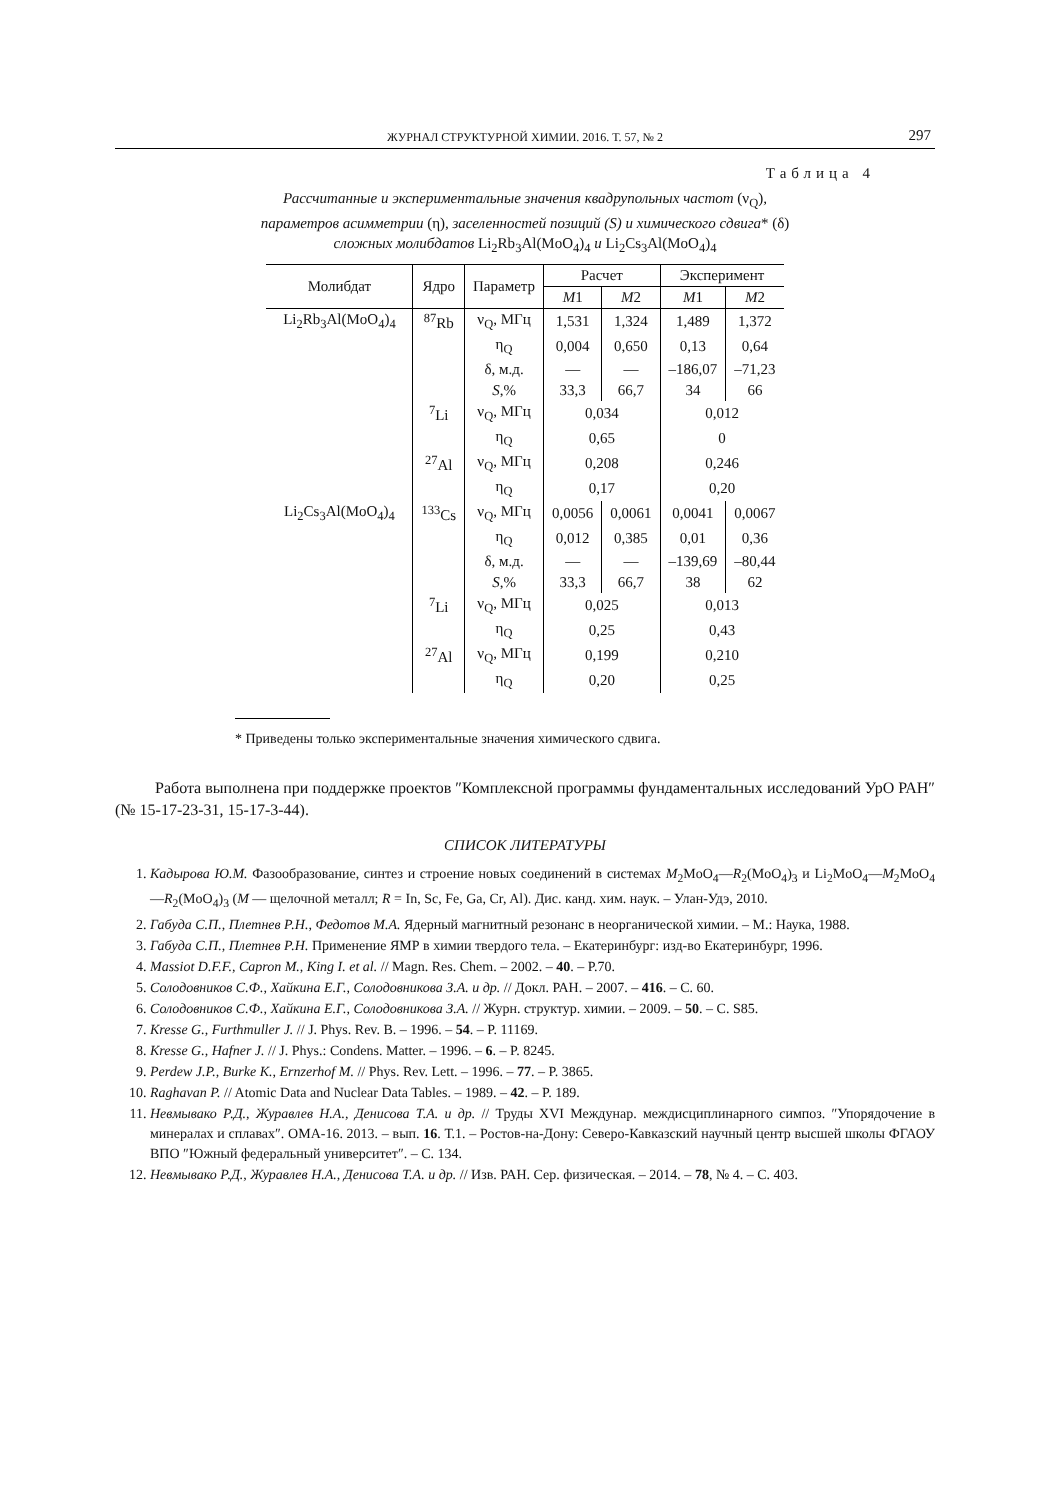ЖУРНАЛ СТРУКТУРНОЙ ХИМИИ. 2016. Т. 57, № 2
297
Таблица 4
Рассчитанные и экспериментальные значения квадрупольных частот (ν<sub>Q</sub>),
параметров асимметрии (η), заселенностей позиций (S) и химического сдвига* (δ)
сложных молибдатов Li<sub>2</sub>Rb<sub>3</sub>Al(MoO<sub>4</sub>)<sub>4</sub> и Li<sub>2</sub>Cs<sub>3</sub>Al(MoO<sub>4</sub>)<sub>4</sub>
| Молибдат | Ядро | Параметр | Расчет | | Эксперимент | |
| --- | --- | --- | --- | --- | --- | --- |
| | | | M 1 | M 2 | M 1 | M 2 |
| Li<sub>2</sub>Rb<sub>3</sub>Al(MoO<sub>4</sub>)<sub>4</sub> | <sup>87</sup>Rb | ν<sub>Q</sub>, МГц | 1,531 | 1,324 | 1,489 | 1,372 |
| | | η<sub>Q</sub> | 0,004 | 0,650 | 0,13 | 0,64 |
| | | δ, м.д. | — | — | –186,07 | –71,23 |
| | | S ,% | 33,3 | 66,7 | 34 | 66 |
| | <sup>7</sup>Li | ν<sub>Q</sub>, МГц | 0,034 | | 0,012 | |
| | | η<sub>Q</sub> | 0,65 | | 0 | |
| | <sup>27</sup>Al | ν<sub>Q</sub>, МГц | 0,208 | | 0,246 | |
| | | η<sub>Q</sub> | 0,17 | | 0,20 | |
| Li<sub>2</sub>Cs<sub>3</sub>Al(MoO<sub>4</sub>)<sub>4</sub> | <sup>133</sup>Cs | ν<sub>Q</sub>, МГц | 0,0056 | 0,0061 | 0,0041 | 0,0067 |
| | | η<sub>Q</sub> | 0,012 | 0,385 | 0,01 | 0,36 |
| | | δ, м.д. | — | — | –139,69 | –80,44 |
| | | S ,% | 33,3 | 66,7 | 38 | 62 |
| | <sup>7</sup>Li | ν<sub>Q</sub>, МГц | 0,025 | | 0,013 | |
| | | η<sub>Q</sub> | 0,25 | | 0,43 | |
| | <sup>27</sup>Al | ν<sub>Q</sub>, МГц | 0,199 | | 0,210 | |
| | | η<sub>Q</sub> | 0,20 | | 0,25 | |
* Приведены только экспериментальные значения химического сдвига.
Работа выполнена при поддержке проектов ″Комплексной программы фундаментальных исследований УрО РАН″ (№ 15-17-23-31, 15-17-3-44).
СПИСОК ЛИТЕРАТУРЫ
1. Кадырова Ю.М. Фазообразование, синтез и строение новых соединений в системах M<sub>2</sub>MoO<sub>4</sub>—R<sub>2</sub>(MoO<sub>4</sub>)<sub>3</sub> и Li<sub>2</sub>MoO<sub>4</sub>—M<sub>2</sub>MoO<sub>4</sub>—R<sub>2</sub>(MoO<sub>4</sub>)<sub>3</sub> (M — щелочной металл; R = In, Sc, Fe, Ga, Cr, Al). Дис. канд. хим. наук. – Улан-Удэ, 2010.
2. Габуда С.П., Плетнев Р.Н., Федотов М.А. Ядерный магнитный резонанс в неорганической химии. – М.: Наука, 1988.
3. Габуда С.П., Плетнев Р.Н. Применение ЯМР в химии твердого тела. – Екатеринбург: изд-во Екатеринбург, 1996.
4. Massiot D.F.F., Capron M., King I. et al. // Magn. Res. Chem. – 2002. – 40. – P.70.
5. Солодовников С.Ф., Хайкина Е.Г., Солодовникова З.А. и др. // Докл. РАН. – 2007. – 416. – С. 60.
6. Солодовников С.Ф., Хайкина Е.Г., Солодовникова З.А. // Журн. структур. химии. – 2009. – 50. – С. S85.
7. Kresse G., Furthmuller J. // J. Phys. Rev. B. – 1996. – 54. – P. 11169.
8. Kresse G., Hafner J. // J. Phys.: Condens. Matter. – 1996. – 6. – P. 8245.
9. Perdew J.P., Burke K., Ernzerhof M. // Phys. Rev. Lett. – 1996. – 77. – P. 3865.
10. Raghavan P. // Atomic Data and Nuclear Data Tables. – 1989. – 42. – P. 189.
11. Невмывако Р.Д., Журавлев Н.А., Денисова Т.А. и др. // Труды XVI Междунар. междисциплинарного симпоз. ″Упорядочение в минералах и сплавах″. ОМА-16. 2013. – вып. 16. Т.1. – Ростов-на-Дону: Северо-Кавказский научный центр высшей школы ФГАОУ ВПО ″Южный федеральный университет″. – С. 134.
12. Невмывако Р.Д., Журавлев Н.А., Денисова Т.А. и др. // Изв. РАН. Сер. физическая. – 2014. – 78, № 4. – С. 403.